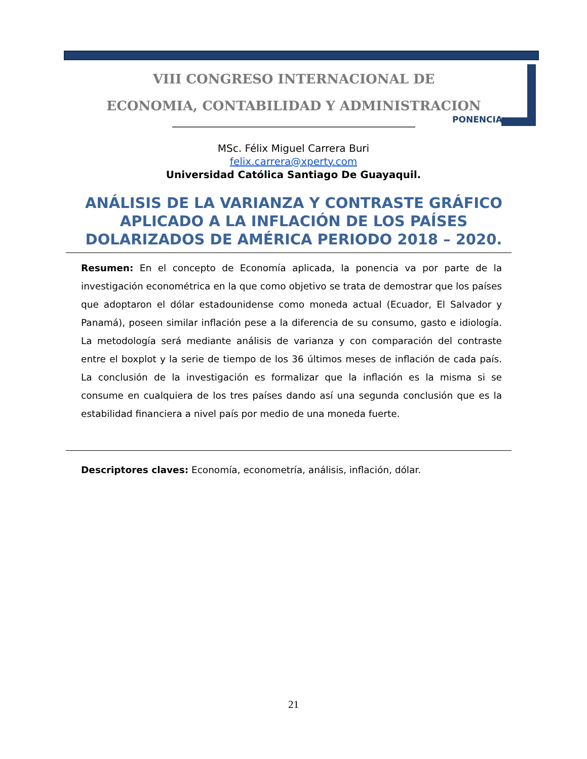VIII CONGRESO INTERNACIONAL DE
ECONOMIA, CONTABILIDAD Y ADMINISTRACION
PONENCIA
MSc. Félix Miguel Carrera Buri
felix.carrera@xperty.com
Universidad Católica Santiago De Guayaquil.
ANÁLISIS DE LA VARIANZA Y CONTRASTE GRÁFICO APLICADO A LA INFLACIÓN DE LOS PAÍSES DOLARIZADOS DE AMÉRICA PERIODO 2018 – 2020.
Resumen: En el concepto de Economía aplicada, la ponencia va por parte de la investigación econométrica en la que como objetivo se trata de demostrar que los países que adoptaron el dólar estadounidense como moneda actual (Ecuador, El Salvador y Panamá), poseen similar inflación pese a la diferencia de su consumo, gasto e idiología. La metodología será mediante análisis de varianza y con comparación del contraste entre el boxplot y la serie de tiempo de los 36 últimos meses de inflación de cada país. La conclusión de la investigación es formalizar que la inflación es la misma si se consume en cualquiera de los tres países dando así una segunda conclusión que es la estabilidad financiera a nivel país por medio de una moneda fuerte.
Descriptores claves: Economía, econometría, análisis, inflación, dólar.
21